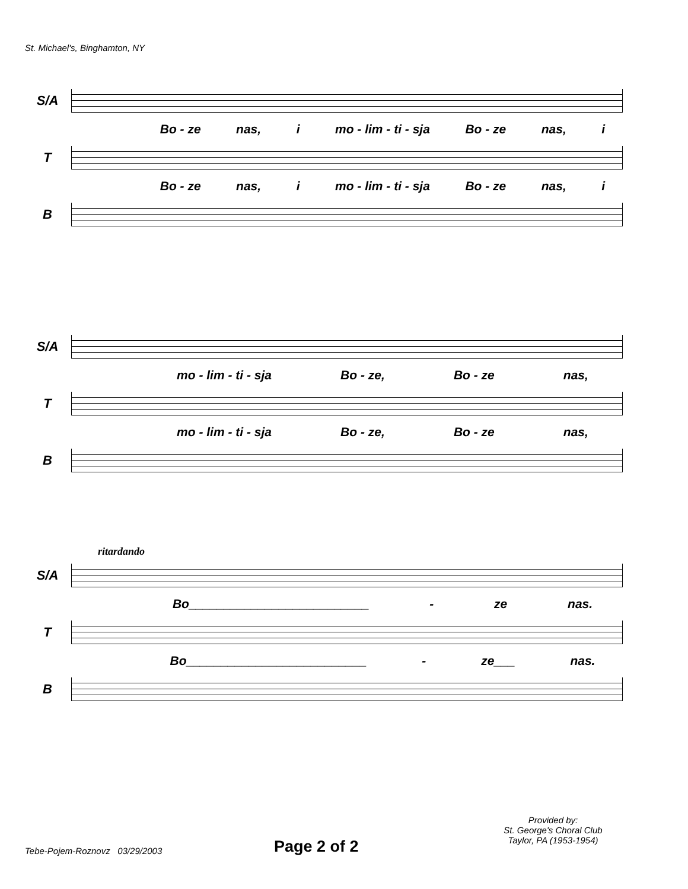St. Michael's, Binghamton, NY
S/A
Bo - ze nas, i mo - lim - ti - sja Bo - ze nas, i
T
Bo - ze nas, i mo - lim - ti - sja Bo - ze nas, i
B
S/A
mo - lim - ti - sja Bo - ze, Bo - ze nas,
T
mo - lim - ti - sja Bo - ze, Bo - ze nas,
B
ritardando
S/A
Bo__________________________ - ze nas.
T
Bo__________________________ - ze___ nas.
B
Provided by:
St. George's Choral Club
Taylor, PA (1953-1954)
Tebe-Pojem-Roznovz 03/29/2003
Page 2 of 2